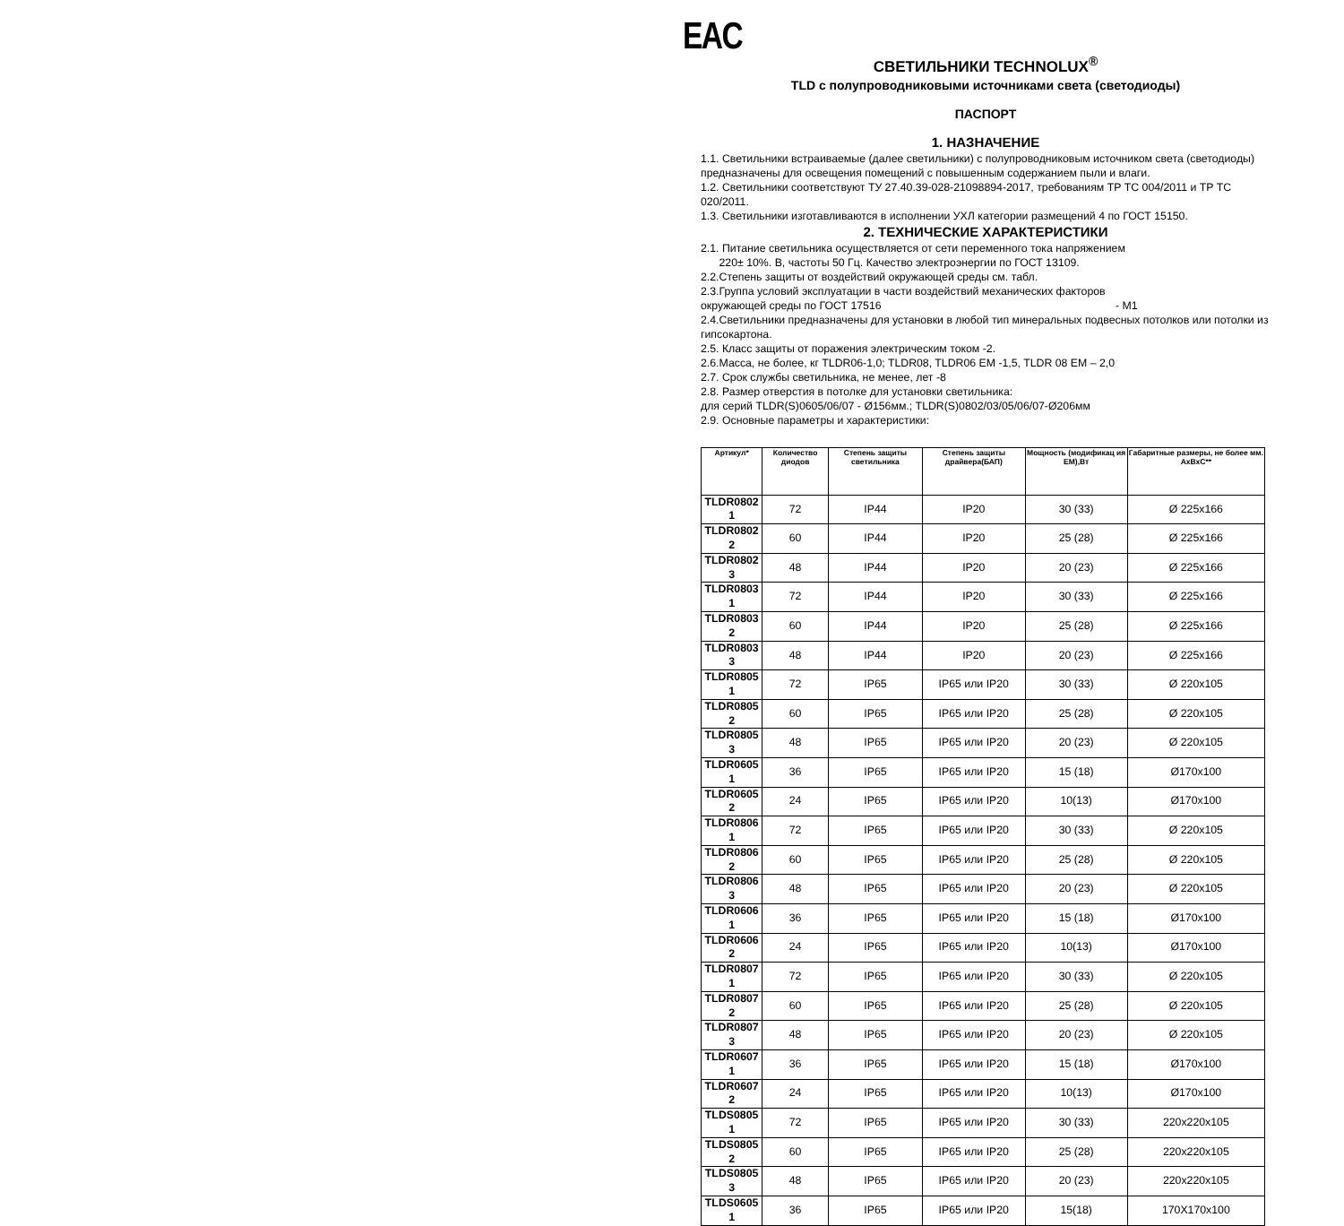EAC
СВЕТИЛЬНИКИ TECHNOLUX<sup>®</sup>
TLD с полупроводниковыми источниками света (светодиоды)
ПАСПОРТ
1. НАЗНАЧЕНИЕ
1.1. Светильники встраиваемые (далее светильники) с полупроводниковым источником света (светодиоды) предназначены для освещения помещений с повышенным содержанием пыли и влаги.
1.2. Светильники соответствуют ТУ 27.40.39-028-21098894-2017, требованиям ТР ТС 004/2011 и ТР ТС 020/2011.
1.3. Светильники изготавливаются в исполнении УХЛ категории размещений 4 по ГОСТ 15150.
2. ТЕХНИЧЕСКИЕ ХАРАКТЕРИСТИКИ
2.1. Питание светильника осуществляется от сети переменного тока напряжением
220± 10%. В, частоты 50 Гц. Качество электроэнергии по ГОСТ 13109.
2.2.Степень защиты от воздействий окружающей среды см. табл.
2.3.Группа условий эксплуатации в части воздействий механических факторов
окружающей среды по ГОСТ 17516 - М1
2.4.Светильники предназначены для установки в любой тип минеральных подвесных потолков или потолки из гипсокартона.
2.5. Класс защиты от поражения электрическим током -2.
2.6.Масса, не более, кг TLDR06-1,0; TLDR08, TLDR06 EM -1,5, TLDR 08 EM – 2,0
2.7. Срок службы светильника, не менее, лет -8
2.8. Размер отверстия в потолке для установки светильника:
для серий TLDR(S)0605/06/07 - Ø156мм.; TLDR(S)0802/03/05/06/07-Ø206мм
2.9. Основные параметры и характеристики:
| Артикул* | Количество диодов | Степень защиты светильника | Степень защиты драйвера(БАП) | Мощность (модификац ия EM),Вт | Габаритные размеры, не более мм. АхВхС** |
| --- | --- | --- | --- | --- | --- |
| TLDR0802 1 | 72 | IP44 | IP20 | 30 (33) | Ø 225x166 |
| TLDR0802 2 | 60 | IP44 | IP20 | 25 (28) | Ø 225x166 |
| TLDR0802 3 | 48 | IP44 | IP20 | 20 (23) | Ø 225x166 |
| TLDR0803 1 | 72 | IP44 | IP20 | 30 (33) | Ø 225x166 |
| TLDR0803 2 | 60 | IP44 | IP20 | 25 (28) | Ø 225x166 |
| TLDR0803 3 | 48 | IP44 | IP20 | 20 (23) | Ø 225x166 |
| TLDR0805 1 | 72 | IP65 | IP65 или IP20 | 30 (33) | Ø 220x105 |
| TLDR0805 2 | 60 | IP65 | IP65 или IP20 | 25 (28) | Ø 220x105 |
| TLDR0805 3 | 48 | IP65 | IP65 или IP20 | 20 (23) | Ø 220x105 |
| TLDR0605 1 | 36 | IP65 | IP65 или IP20 | 15 (18) | Ø170x100 |
| TLDR0605 2 | 24 | IP65 | IP65 или IP20 | 10(13) | Ø170x100 |
| TLDR0806 1 | 72 | IP65 | IP65 или IP20 | 30 (33) | Ø 220x105 |
| TLDR0806 2 | 60 | IP65 | IP65 или IP20 | 25 (28) | Ø 220x105 |
| TLDR0806 3 | 48 | IP65 | IP65 или IP20 | 20 (23) | Ø 220x105 |
| TLDR0606 1 | 36 | IP65 | IP65 или IP20 | 15 (18) | Ø170x100 |
| TLDR0606 2 | 24 | IP65 | IP65 или IP20 | 10(13) | Ø170x100 |
| TLDR0807 1 | 72 | IP65 | IP65 или IP20 | 30 (33) | Ø 220x105 |
| TLDR0807 2 | 60 | IP65 | IP65 или IP20 | 25 (28) | Ø 220x105 |
| TLDR0807 3 | 48 | IP65 | IP65 или IP20 | 20 (23) | Ø 220x105 |
| TLDR0607 1 | 36 | IP65 | IP65 или IP20 | 15 (18) | Ø170x100 |
| TLDR0607 2 | 24 | IP65 | IP65 или IP20 | 10(13) | Ø170x100 |
| TLDS0805 1 | 72 | IP65 | IP65 или IP20 | 30 (33) | 220x220x105 |
| TLDS0805 2 | 60 | IP65 | IP65 или IP20 | 25 (28) | 220x220x105 |
| TLDS0805 3 | 48 | IP65 | IP65 или IP20 | 20 (23) | 220x220x105 |
| TLDS0605 1 | 36 | IP65 | IP65 или IP20 | 15(18) | 170X170x100 |